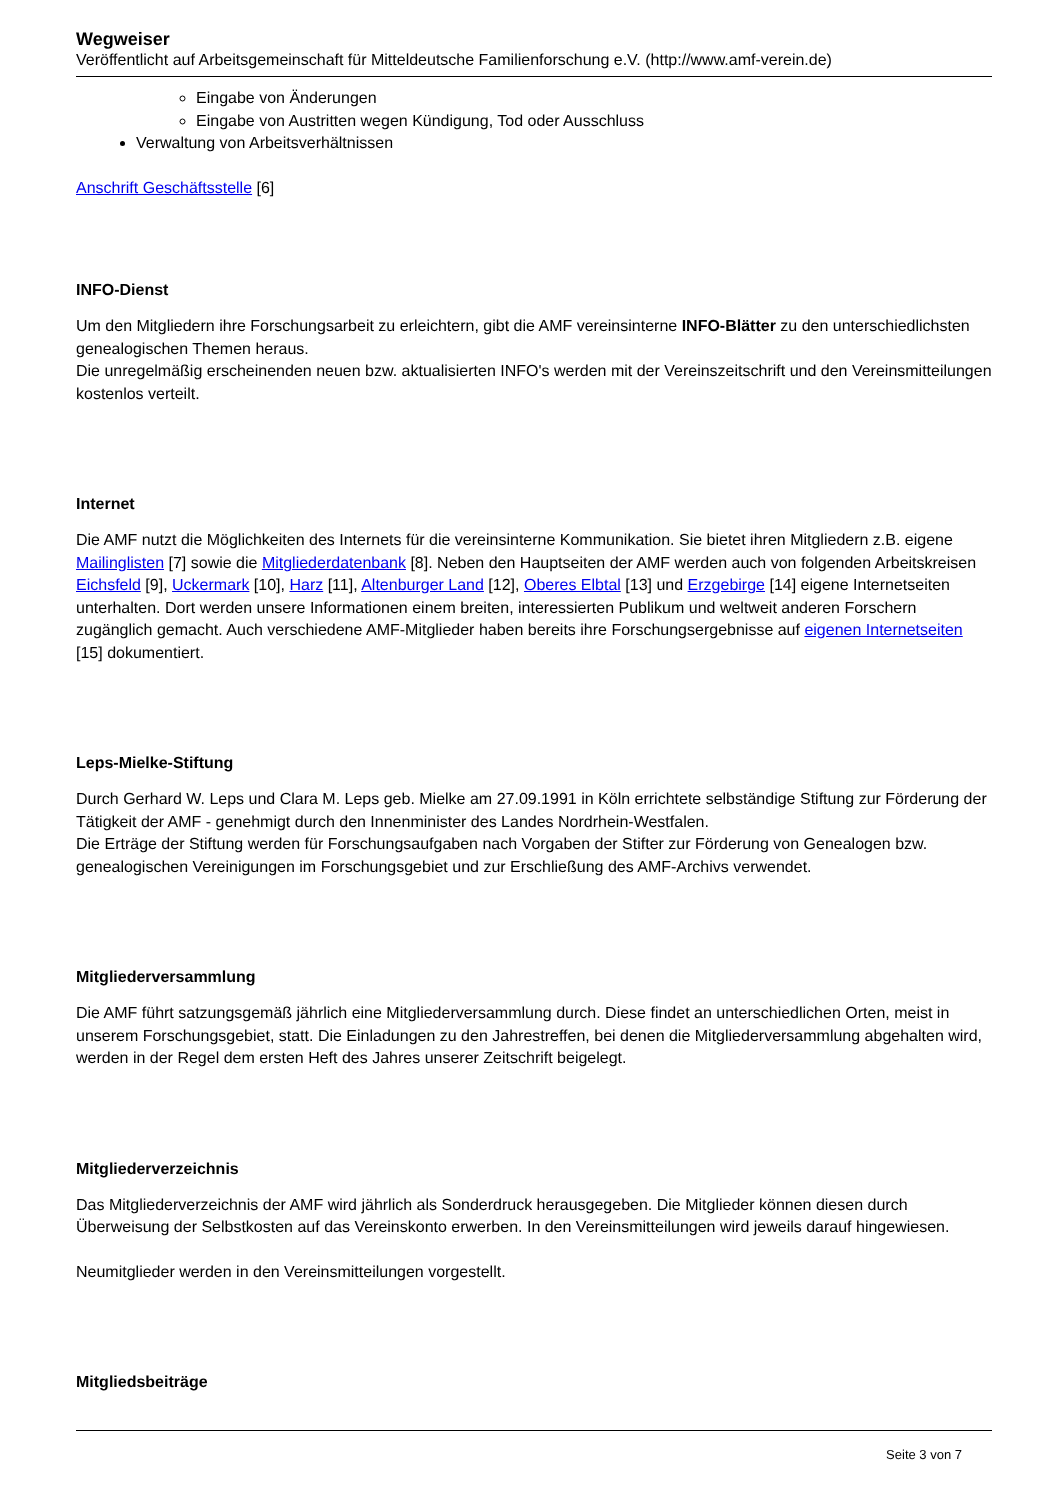Wegweiser
Veröffentlicht auf Arbeitsgemeinschaft für Mitteldeutsche Familienforschung e.V. (http://www.amf-verein.de)
Eingabe von Änderungen
Eingabe von Austritten wegen Kündigung, Tod oder Ausschluss
Verwaltung von Arbeitsverhältnissen
Anschrift Geschäftsstelle [6]
INFO-Dienst
Um den Mitgliedern ihre Forschungsarbeit zu erleichtern, gibt die AMF vereinsinterne INFO-Blätter zu den unterschiedlichsten genealogischen Themen heraus.
Die unregelmäßig erscheinenden neuen bzw. aktualisierten INFO's werden mit der Vereinszeitschrift und den Vereinsmitteilungen kostenlos verteilt.
Internet
Die AMF nutzt die Möglichkeiten des Internets für die vereinsinterne Kommunikation. Sie bietet ihren Mitgliedern z.B. eigene Mailinglisten [7] sowie die Mitgliederdatenbank [8]. Neben den Hauptseiten der AMF werden auch von folgenden Arbeitskreisen Eichsfeld [9], Uckermark [10], Harz [11], Altenburger Land [12], Oberes Elbtal [13] und Erzgebirge [14] eigene Internetseiten unterhalten. Dort werden unsere Informationen einem breiten, interessierten Publikum und weltweit anderen Forschern zugänglich gemacht. Auch verschiedene AMF-Mitglieder haben bereits ihre Forschungsergebnisse auf eigenen Internetseiten [15] dokumentiert.
Leps-Mielke-Stiftung
Durch Gerhard W. Leps und Clara M. Leps geb. Mielke am 27.09.1991 in Köln errichtete selbständige Stiftung zur Förderung der Tätigkeit der AMF - genehmigt durch den Innenminister des Landes Nordrhein-Westfalen.
Die Erträge der Stiftung werden für Forschungsaufgaben nach Vorgaben der Stifter zur Förderung von Genealogen bzw. genealogischen Vereinigungen im Forschungsgebiet und zur Erschließung des AMF-Archivs verwendet.
Mitgliederversammlung
Die AMF führt satzungsgemäß jährlich eine Mitgliederversammlung durch. Diese findet an unterschiedlichen Orten, meist in unserem Forschungsgebiet, statt. Die Einladungen zu den Jahrestreffen, bei denen die Mitgliederversammlung abgehalten wird, werden in der Regel dem ersten Heft des Jahres unserer Zeitschrift beigelegt.
Mitgliederverzeichnis
Das Mitgliederverzeichnis der AMF wird jährlich als Sonderdruck herausgegeben. Die Mitglieder können diesen durch Überweisung der Selbstkosten auf das Vereinskonto erwerben. In den Vereinsmitteilungen wird jeweils darauf hingewiesen.
Neumitglieder werden in den Vereinsmitteilungen vorgestellt.
Mitgliedsbeiträge
Seite 3 von 7